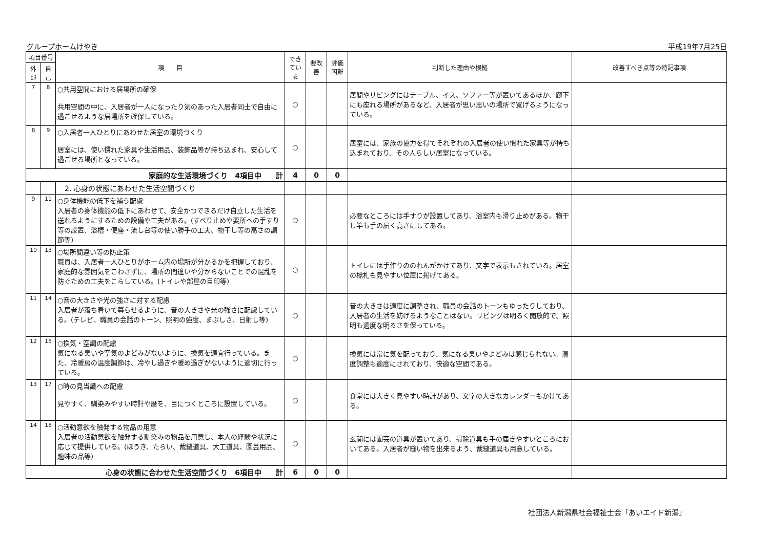グループホームけやき 平成19年7月25日
| 項目番号 | | 項 目 | できている | 要改善 | 評価困難 | 判断した理由や根拠 | 改善すべき点等の特記事項 |
| --- | --- | --- | --- | --- | --- | --- | --- |
| 外部 | 自己 | | | | | | |
| 7 | 8 | ○共用空間における居場所の確保 共用空間の中に、入居者が一人になったり気のあった入居者同士で自由に過ごせるような居場所を確保している。 | ○ | | | 居間やリビングにはテーブル、イス、ソファー等が置いてあるほか、廊下にも座れる場所があるなど、入居者が思い思いの場所で寛げるようになっている。 | |
| 8 | 9 | ○入居者一人ひとりにあわせた居室の環境づくり 居室には、使い慣れた家具や生活用品、装飾品等が持ち込まれ、安心して過ごせる場所となっている。 | ○ | | | 居室には、家族の協力を得てそれぞれの入居者の使い慣れた家具等が持ち込まれており、その人らしい居室になっている。 | |
| 家庭的な生活環境づくり 4項目中 計 | | | 4 | 0 | 0 | | |
| | | 2. 心身の状態にあわせた生活空間づくり | | | | | |
| 9 | 11 | ○身体機能の低下を補う配慮 入居者の身体機能の低下にあわせて、安全かつできるだけ自立した生活を送れるようにするための設備や工夫がある。(すべり止めや要所への手すり等の設置、浴槽・便座・流し台等の使い勝手の工夫、物干し等の高さの調節等) | ○ | | | 必要なところには手すりが設置してあり、浴室内も滑り止めがある。物干し竿も手の届く高さにしてある。 | |
| 10 | 13 | ○場所間違い等の防止策 職員は、入居者一人ひとりがホーム内の場所が分かるかを把握しており、家庭的な雰囲気をこわさずに、場所の間違いや分からないことでの混乱を防ぐための工夫をこらしている。(トイレや部屋の目印等) | ○ | | | トイレには手作りののれんがかけてあり、文字で表示もされている。居室の標札も見やすい位置に掲げてある。 | |
| 11 | 14 | ○音の大きさや光の強さに対する配慮 入居者が落ち着いて暮らせるように、音の大きさや光の強さに配慮している。(テレビ、職員の会話のトーン、照明の強度、まぶしさ、日射し等) | ○ | | | 音の大きさは適度に調整され、職員の会話のトーンもゆったりしており、入居者の生活を妨げるようなことはない。リビングは明るく開放的で、照明も適度な明るさを保っている。 | |
| 12 | 15 | ○換気・空調の配慮 気になる臭いや空気のよどみがないように、換気を適宜行っている。また、冷暖房の温度調節は、冷やし過ぎや暖め過ぎがないように適切に行っている。 | ○ | | | 換気には常に気を配っており、気になる臭いやよどみは感じられない。温度調整も適度にされており、快適な空間である。 | |
| 13 | 17 | ○時の見当識への配慮 見やすく、馴染みやすい時計や暦を、目につくところに設置している。 | ○ | | | 食堂には大きく見やすい時計があり、文字の大きなカレンダーもかけてある。 | |
| 14 | 18 | ○活動意欲を触発する物品の用意 入居者の活動意欲を触発する馴染みの物品を用意し、本人の経験や状況に応じて提供している。(ほうき、たらい、裁縫道具、大工道具、園芸用品、趣味の品等) | ○ | | | 玄関には園芸の道具が置いてあり、掃除道具も手の届きやすいところにおいてある。入居者が縫い物を出来るよう、裁縫道具も用意している。 | |
| 心身の状態に合わせた生活空間づくり 6項目中 計 | | | 6 | 0 | 0 | | |
社団法人新潟県社会福祉士会「あいエイド新潟」